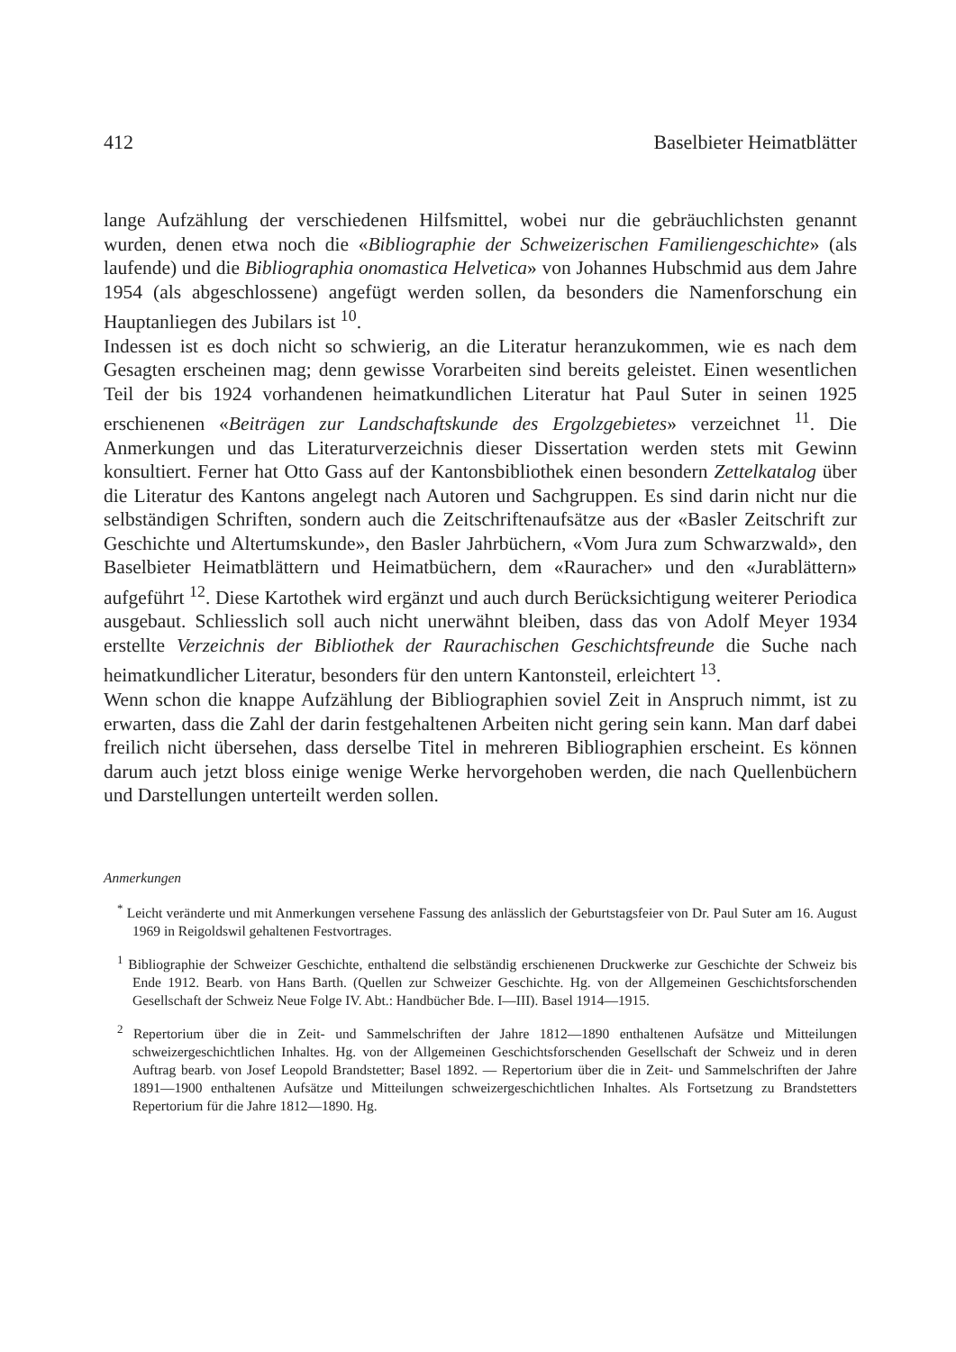412 Baselbieter Heimatblätter
lange Aufzählung der verschiedenen Hilfsmittel, wobei nur die gebräuchlichsten genannt wurden, denen etwa noch die «Bibliographie der Schweizerischen Familiengeschichte» (als laufende) und die Bibliographia onomastica Helvetica» von Johannes Hubschmid aus dem Jahre 1954 (als abgeschlossene) angefügt werden sollen, da besonders die Namenforschung ein Hauptanliegen des Jubilars ist <sup>10</sup>.
Indessen ist es doch nicht so schwierig, an die Literatur heranzukommen, wie es nach dem Gesagten erscheinen mag; denn gewisse Vorarbeiten sind bereits geleistet. Einen wesentlichen Teil der bis 1924 vorhandenen heimatkundlichen Literatur hat Paul Suter in seinen 1925 erschienenen «Beiträgen zur Landschaftskunde des Ergolzgebietes» verzeichnet <sup>11</sup>. Die Anmerkungen und das Literaturverzeichnis dieser Dissertation werden stets mit Gewinn konsultiert. Ferner hat Otto Gass auf der Kantonsbibliothek einen besondern Zettelkatalog über die Literatur des Kantons angelegt nach Autoren und Sachgruppen. Es sind darin nicht nur die selbständigen Schriften, sondern auch die Zeitschriftenaufsätze aus der «Basler Zeitschrift zur Geschichte und Altertumskunde», den Basler Jahrbüchern, «Vom Jura zum Schwarzwald», den Baselbieter Heimatblättern und Heimatbüchern, dem «Rauracher» und den «Jurablättern» aufgeführt <sup>12</sup>. Diese Kartothek wird ergänzt und auch durch Berücksichtigung weiterer Periodica ausgebaut. Schliesslich soll auch nicht unerwähnt bleiben, dass das von Adolf Meyer 1934 erstellte Verzeichnis der Bibliothek der Raurachischen Geschichtsfreunde die Suche nach heimatkundlicher Literatur, besonders für den untern Kantonsteil, erleichtert <sup>13</sup>.
Wenn schon die knappe Aufzählung der Bibliographien soviel Zeit in Anspruch nimmt, ist zu erwarten, dass die Zahl der darin festgehaltenen Arbeiten nicht gering sein kann. Man darf dabei freilich nicht übersehen, dass derselbe Titel in mehreren Bibliographien erscheint. Es können darum auch jetzt bloss einige wenige Werke hervorgehoben werden, die nach Quellenbüchern und Darstellungen unterteilt werden sollen.
Anmerkungen
<sup>*</sup> Leicht veränderte und mit Anmerkungen versehene Fassung des anlässlich der Geburtstagsfeier von Dr. Paul Suter am 16. August 1969 in Reigoldswil gehaltenen Festvortrages.
<sup>1</sup> Bibliographie der Schweizer Geschichte, enthaltend die selbständig erschienenen Druckwerke zur Geschichte der Schweiz bis Ende 1912. Bearb. von Hans Barth. (Quellen zur Schweizer Geschichte. Hg. von der Allgemeinen Geschichtsforschenden Gesellschaft der Schweiz Neue Folge IV. Abt.: Handbücher Bde. I—III). Basel 1914—1915.
<sup>2</sup> Repertorium über die in Zeit- und Sammelschriften der Jahre 1812—1890 enthaltenen Aufsätze und Mitteilungen schweizergeschichtlichen Inhaltes. Hg. von der Allgemeinen Geschichtsforschenden Gesellschaft der Schweiz und in deren Auftrag bearb. von Josef Leopold Brandstetter; Basel 1892. — Repertorium über die in Zeit- und Sammelschriften der Jahre 1891—1900 enthaltenen Aufsätze und Mitteilungen schweizergeschichtlichen Inhaltes. Als Fortsetzung zu Brandstetters Repertorium für die Jahre 1812—1890. Hg.